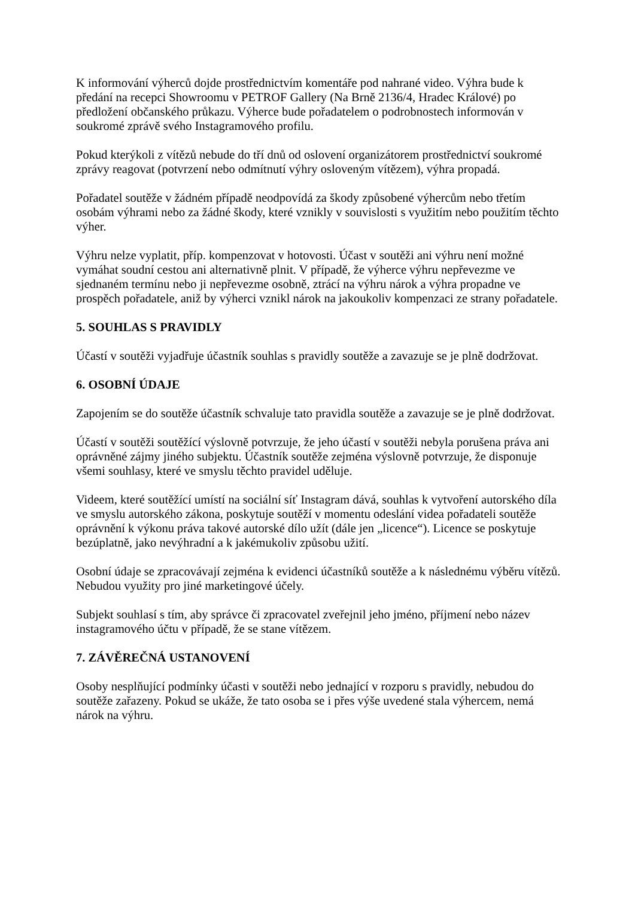K informování výherců dojde prostřednictvím komentáře pod nahrané video. Výhra bude k předání na recepci Showroomu v PETROF Gallery (Na Brně 2136/4, Hradec Králové) po předložení občanského průkazu. Výherce bude pořadatelem o podrobnostech informován v soukromé zprávě svého Instagramového profilu.
Pokud kterýkoli z vítězů nebude do tří dnů od oslovení organizátorem prostřednictví soukromé zprávy reagovat (potvrzení nebo odmítnutí výhry osloveným vítězem), výhra propadá.
Pořadatel soutěže v žádném případě neodpovídá za škody způsobené výhercům nebo třetím osobám výhrami nebo za žádné škody, které vznikly v souvislosti s využitím nebo použitím těchto výher.
Výhru nelze vyplatit, příp. kompenzovat v hotovosti. Účast v soutěži ani výhru není možné vymáhat soudní cestou ani alternativně plnit. V případě, že výherce výhru nepřevezme ve sjednaném termínu nebo ji nepřevezme osobně, ztrácí na výhru nárok a výhra propadne ve prospěch pořadatele, aniž by výherci vznikl nárok na jakoukoliv kompenzaci ze strany pořadatele.
5. SOUHLAS S PRAVIDLY
Účastí v soutěži vyjadřuje účastník souhlas s pravidly soutěže a zavazuje se je plně dodržovat.
6. OSOBNÍ ÚDAJE
Zapojením se do soutěže účastník schvaluje tato pravidla soutěže a zavazuje se je plně dodržovat.
Účastí v soutěži soutěžící výslovně potvrzuje, že jeho účastí v soutěži nebyla porušena práva ani oprávněné zájmy jiného subjektu. Účastník soutěže zejména výslovně potvrzuje, že disponuje všemi souhlasy, které ve smyslu těchto pravidel uděluje.
Videem, které soutěžící umístí na sociální síť Instagram dává, souhlas k vytvoření autorského díla ve smyslu autorského zákona, poskytuje soutěží v momentu odeslání videa pořadateli soutěže oprávnění k výkonu práva takové autorské dílo užít (dále jen „licence“). Licence se poskytuje bezúplatně, jako nevýhradní a k jakémukoliv způsobu užití.
Osobní údaje se zpracovávají zejména k evidenci účastníků soutěže a k následnému výběru vítězů. Nebudou využity pro jiné marketingové účely.
Subjekt souhlasí s tím, aby správce či zpracovatel zveřejnil jeho jméno, příjmení nebo název instagramového účtu v případě, že se stane vítězem.
7. ZÁVĚREČNÁ USTANOVENÍ
Osoby nesplňující podmínky účasti v soutěži nebo jednající v rozporu s pravidly, nebudou do soutěže zařazeny. Pokud se ukáže, že tato osoba se i přes výše uvedené stala výhercem, nemá nárok na výhru.